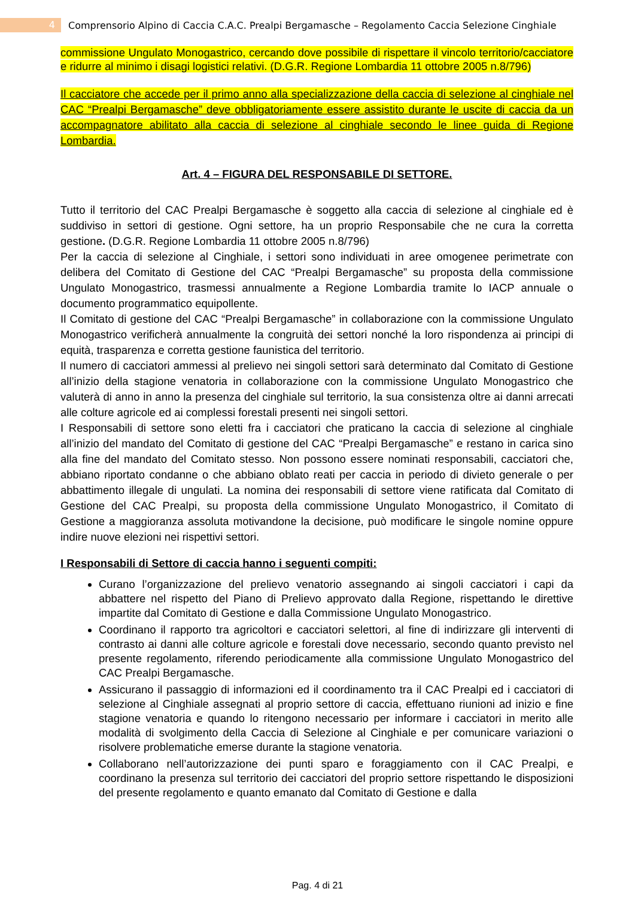4 Comprensorio Alpino di Caccia C.A.C. Prealpi Bergamasche – Regolamento Caccia Selezione Cinghiale
commissione Ungulato Monogastrico, cercando dove possibile di rispettare il vincolo territorio/cacciatore e ridurre al minimo i disagi logistici relativi. (D.G.R. Regione Lombardia 11 ottobre 2005 n.8/796)
Il cacciatore che accede per il primo anno alla specializzazione della caccia di selezione al cinghiale nel CAC “Prealpi Bergamasche” deve obbligatoriamente essere assistito durante le uscite di caccia da un accompagnatore abilitato alla caccia di selezione al cinghiale secondo le linee guida di Regione Lombardia.
Art. 4 – FIGURA DEL RESPONSABILE DI SETTORE.
Tutto il territorio del CAC Prealpi Bergamasche è soggetto alla caccia di selezione al cinghiale ed è suddiviso in settori di gestione. Ogni settore, ha un proprio Responsabile che ne cura la corretta gestione. (D.G.R. Regione Lombardia 11 ottobre 2005 n.8/796)
Per la caccia di selezione al Cinghiale, i settori sono individuati in aree omogenee perimetrate con delibera del Comitato di Gestione del CAC “Prealpi Bergamasche” su proposta della commissione Ungulato Monogastrico, trasmessi annualmente a Regione Lombardia tramite lo IACP annuale o documento programmatico equipollente.
Il Comitato di gestione del CAC “Prealpi Bergamasche” in collaborazione con la commissione Ungulato Monogastrico verificherà annualmente la congruità dei settori nonché la loro rispondenza ai principi di equità, trasparenza e corretta gestione faunistica del territorio.
Il numero di cacciatori ammessi al prelievo nei singoli settori sarà determinato dal Comitato di Gestione all’inizio della stagione venatoria in collaborazione con la commissione Ungulato Monogastrico che valuterà di anno in anno la presenza del cinghiale sul territorio, la sua consistenza oltre ai danni arrecati alle colture agricole ed ai complessi forestali presenti nei singoli settori.
I Responsabili di settore sono eletti fra i cacciatori che praticano la caccia di selezione al cinghiale all’inizio del mandato del Comitato di gestione del CAC “Prealpi Bergamasche” e restano in carica sino alla fine del mandato del Comitato stesso. Non possono essere nominati responsabili, cacciatori che, abbiano riportato condanne o che abbiano oblato reati per caccia in periodo di divieto generale o per abbattimento illegale di ungulati. La nomina dei responsabili di settore viene ratificata dal Comitato di Gestione del CAC Prealpi, su proposta della commissione Ungulato Monogastrico, il Comitato di Gestione a maggioranza assoluta motivandone la decisione, può modificare le singole nomine oppure indire nuove elezioni nei rispettivi settori.
I Responsabili di Settore di caccia hanno i seguenti compiti:
Curano l’organizzazione del prelievo venatorio assegnando ai singoli cacciatori i capi da abbattere nel rispetto del Piano di Prelievo approvato dalla Regione, rispettando le direttive impartite dal Comitato di Gestione e dalla Commissione Ungulato Monogastrico.
Coordinano il rapporto tra agricoltori e cacciatori selettori, al fine di indirizzare gli interventi di contrasto ai danni alle colture agricole e forestali dove necessario, secondo quanto previsto nel presente regolamento, riferendo periodicamente alla commissione Ungulato Monogastrico del CAC Prealpi Bergamasche.
Assicurano il passaggio di informazioni ed il coordinamento tra il CAC Prealpi ed i cacciatori di selezione al Cinghiale assegnati al proprio settore di caccia, effettuano riunioni ad inizio e fine stagione venatoria e quando lo ritengono necessario per informare i cacciatori in merito alle modalità di svolgimento della Caccia di Selezione al Cinghiale e per comunicare variazioni o risolvere problematiche emerse durante la stagione venatoria.
Collaborano nell’autorizzazione dei punti sparo e foraggiamento con il CAC Prealpi, e coordinano la presenza sul territorio dei cacciatori del proprio settore rispettando le disposizioni del presente regolamento e quanto emanato dal Comitato di Gestione e dalla
Pag. 4 di 21